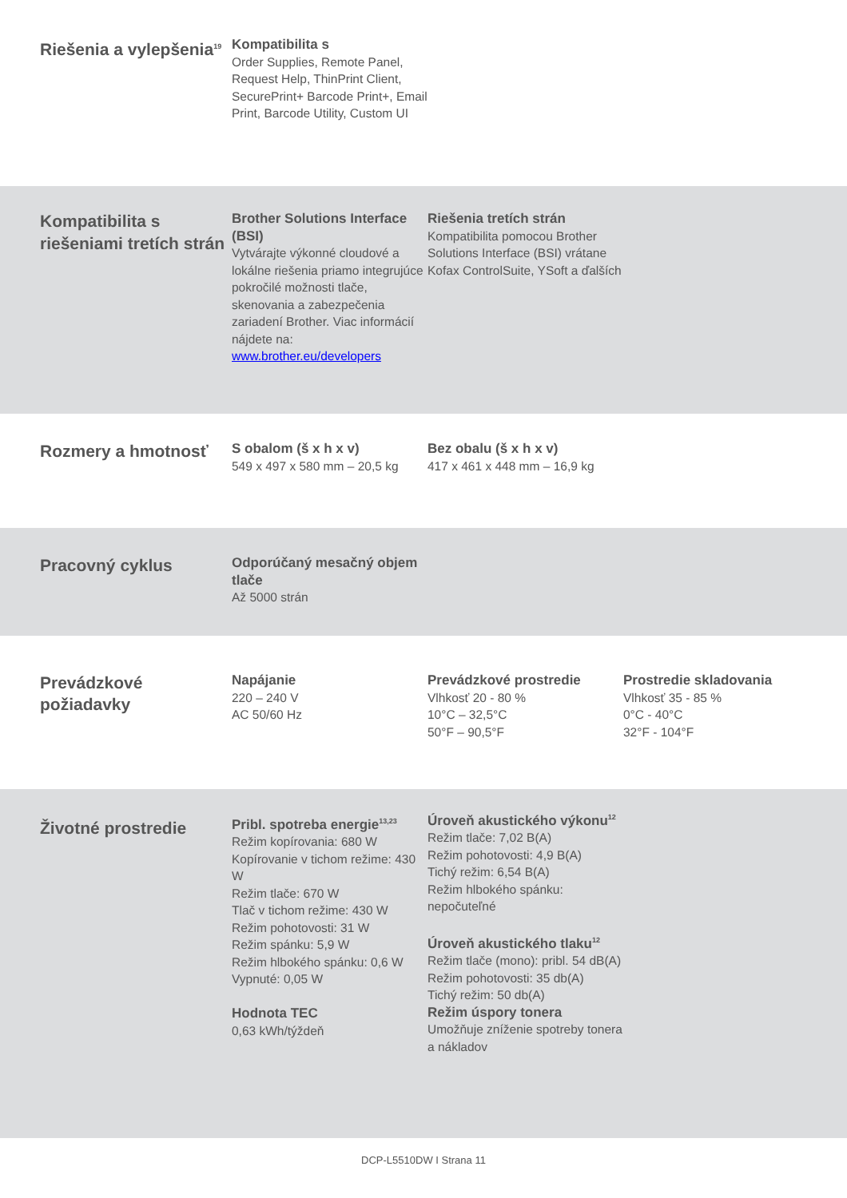Riešenia a vylepšenia<sup>19</sup>
Kompatibilita s
Order Supplies, Remote Panel, Request Help, ThinPrint Client, SecurePrint+ Barcode Print+, Email Print, Barcode Utility, Custom UI
Kompatibilita s riešeniami tretích strán
Brother Solutions Interface (BSI)
Vytvárajte výkonné cloudové a lokálne riešenia priamo integrujúce pokročilé možnosti tlače, skenovania a zabezpečenia zariadení Brother. Viac informácií nájdete na:
www.brother.eu/developers
Riešenia tretích strán
Kompatibilita pomocou Brother Solutions Interface (BSI) vrátane Kofax ControlSuite, YSoft a ďalších
Rozmery a hmotnosť
S obalom (š x h x v)
549 x 497 x 580 mm – 20,5 kg
Bez obalu (š x h x v)
417 x 461 x 448 mm – 16,9 kg
Pracovný cyklus
Odporúčaný mesačný objem tlače
Až 5000 strán
Prevádzkové požiadavky
Napájanie
220 – 240 V
AC 50/60 Hz
Prevádzkové prostredie
Vlhkosť 20 - 80 %
10°C – 32,5°C
50°F – 90,5°F
Prostredie skladovania
Vlhkosť 35 - 85 %
0°C - 40°C
32°F - 104°F
Životné prostredie
Pribl. spotreba energie<sup>13,23</sup>
Režim kopírovania: 680 W
Kopírovanie v tichom režime: 430 W
Režim tlače: 670 W
Tlač v tichom režime: 430 W
Režim pohotovosti: 31 W
Režim spánku: 5,9 W
Režim hlbokého spánku: 0,6 W
Vypnuté: 0,05 W
Hodnota TEC
0,63 kWh/týždeň
Úroveň akustického výkonu<sup>12</sup>
Režim tlače: 7,02 B(A)
Režim pohotovosti: 4,9 B(A)
Tichý režim: 6,54 B(A)
Režim hlbokého spánku: nepočuteľné
Úroveň akustického tlaku<sup>12</sup>
Režim tlače (mono): pribl. 54 dB(A)
Režim pohotovosti: 35 db(A)
Tichý režim: 50 db(A)
Režim úspory tonera
Umožňuje zníženie spotreby tonera a nákladov
DCP-L5510DW I Strana 11